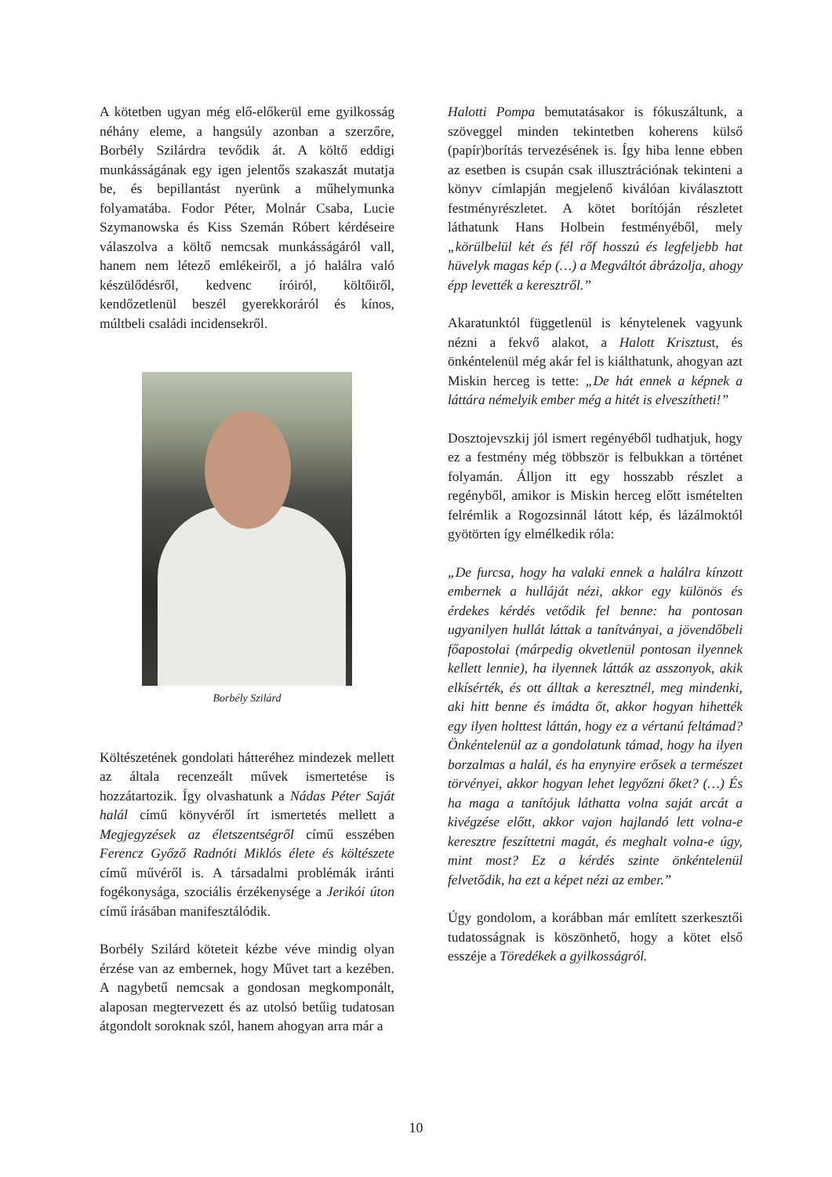A kötetben ugyan még elő-előkerül eme gyilkosság néhány eleme, a hangsúly azonban a szerzőre, Borbély Szilárdra tevődik át. A költő eddigi munkásságának egy igen jelentős szakaszát mutatja be, és bepillantást nyerünk a műhelymunka folyamatába. Fodor Péter, Molnár Csaba, Lucie Szymanowska és Kiss Szemán Róbert kérdéseire válaszolva a költő nemcsak munkásságáról vall, hanem nem létező emlékeiről, a jó halálra való készülődésről, kedvenc íróiról, költőiről, kendőzetlenül beszél gyerekkoráról és kínos, múltbeli családi incidensekről.
Borbély Szilárd
Költészetének gondolati hátteréhez mindezek mellett az általa recenzeált művek ismertetése is hozzátartozik. Így olvashatunk a Nádas Péter Saját halál című könyvéről írt ismertetés mellett a Megjegyzések az életszentségről című esszében Ferencz Győző Radnóti Miklós élete és költészete című művéről is. A társadalmi problémák iránti fogékonysága, szociális érzékenysége a Jerikói úton című írásában manifesztálódik.
Borbély Szilárd köteteit kézbe véve mindig olyan érzése van az embernek, hogy Művet tart a kezében. A nagybetű nemcsak a gondosan megkomponált, alaposan megtervezett és az utolsó betűig tudatosan átgondolt soroknak szól, hanem ahogyan arra már a
Halotti Pompa bemutatásakor is fókuszáltunk, a szöveggel minden tekintetben koherens külső (papír)borítás tervezésének is. Így hiba lenne ebben az esetben is csupán csak illusztrációnak tekinteni a könyv címlapján megjelenő kiválóan kiválasztott festményrészletet. A kötet borítóján részletet láthatunk Hans Holbein festményéből, mely „körülbelül két és fél rőf hosszú és legfeljebb hat hüvelyk magas kép (…) a Megváltót ábrázolja, ahogy épp levették a keresztről.”
Akaratunktól függetlenül is kénytelenek vagyunk nézni a fekvő alakot, a Halott Krisztust, és önkéntelenül még akár fel is kiálthatunk, ahogyan azt Miskin herceg is tette: „De hát ennek a képnek a láttára némelyik ember még a hitét is elveszítheti!”
Dosztojevszkij jól ismert regényéből tudhatjuk, hogy ez a festmény még többször is felbukkan a történet folyamán. Álljon itt egy hosszabb részlet a regényből, amikor is Miskin herceg előtt ismételten felrémlik a Rogozsinnál látott kép, és lázálmoktól gyötörten így elmélkedik róla:
„De furcsa, hogy ha valaki ennek a halálra kínzott embernek a hulláját nézi, akkor egy különös és érdekes kérdés vetődik fel benne: ha pontosan ugyanilyen hullát láttak a tanítványai, a jövendőbeli főapostolai (márpedig okvetlenül pontosan ilyennek kellett lennie), ha ilyennek látták az asszonyok, akik elkísérték, és ott álltak a keresztnél, meg mindenki, aki hitt benne és imádta őt, akkor hogyan hihették egy ilyen holttest láttán, hogy ez a vértanú feltámad? Önkéntelenül az a gondolatunk támad, hogy ha ilyen borzalmas a halál, és ha enynyire erősek a természet törvényei, akkor hogyan lehet legyőzni őket? (…) És ha maga a tanítójuk láthatta volna saját arcát a kivégzése előtt, akkor vajon hajlandó lett volna-e keresztre feszíttetni magát, és meghalt volna-e úgy, mint most? Ez a kérdés szinte önkéntelenül felvetődik, ha ezt a képet nézi az ember.”
Úgy gondolom, a korábban már említett szerkesztői tudatosságnak is köszönhető, hogy a kötet első esszéje a Töredékek a gyilkosságról.
10